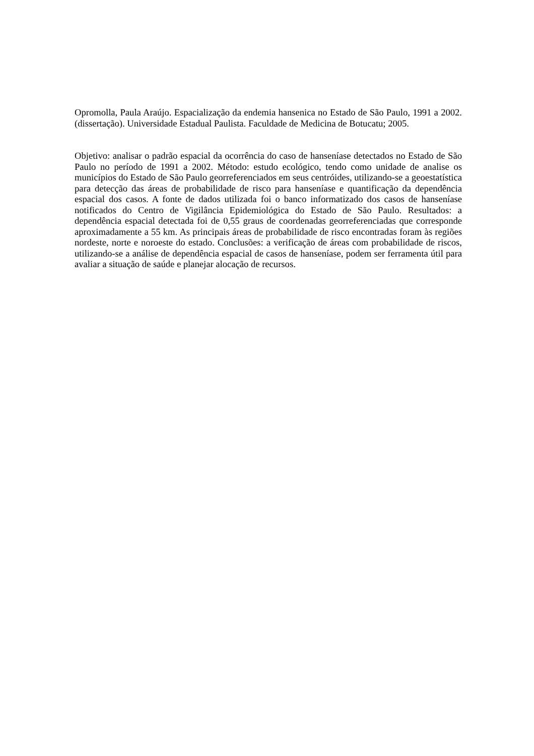Opromolla, Paula Araújo. Espacialização da endemia hansenica no Estado de São Paulo, 1991 a 2002. (dissertação). Universidade Estadual Paulista. Faculdade de Medicina de Botucatu; 2005.
Objetivo: analisar o padrão espacial da ocorrência do caso de hanseníase detectados no Estado de São Paulo no período de 1991 a 2002. Método: estudo ecológico, tendo como unidade de analise os municípios do Estado de São Paulo georreferenciados em seus centróides, utilizando-se a geoestatística para detecção das áreas de probabilidade de risco para hanseníase e quantificação da dependência espacial dos casos. A fonte de dados utilizada foi o banco informatizado dos casos de hanseníase notificados do Centro de Vigilância Epidemiológica do Estado de São Paulo. Resultados: a dependência espacial detectada foi de 0,55 graus de coordenadas georreferenciadas que corresponde aproximadamente a 55 km. As principais áreas de probabilidade de risco encontradas foram às regiões nordeste, norte e noroeste do estado. Conclusões: a verificação de áreas com probabilidade de riscos, utilizando-se a análise de dependência espacial de casos de hanseníase, podem ser ferramenta útil para avaliar a situação de saúde e planejar alocação de recursos.